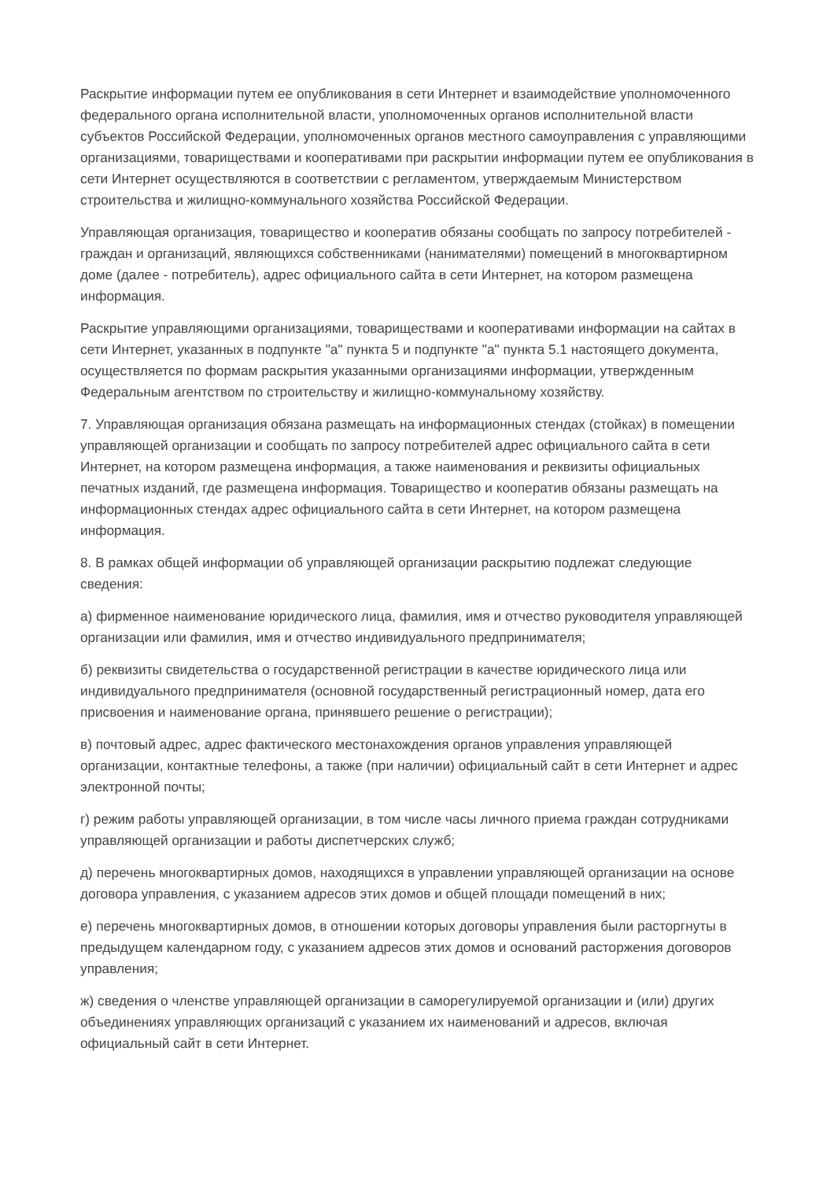Раскрытие информации путем ее опубликования в сети Интернет и взаимодействие уполномоченного федерального органа исполнительной власти, уполномоченных органов исполнительной власти субъектов Российской Федерации, уполномоченных органов местного самоуправления с управляющими организациями, товариществами и кооперативами при раскрытии информации путем ее опубликования в сети Интернет осуществляются в соответствии с регламентом, утверждаемым Министерством строительства и жилищно-коммунального хозяйства Российской Федерации.
Управляющая организация, товарищество и кооператив обязаны сообщать по запросу потребителей - граждан и организаций, являющихся собственниками (нанимателями) помещений в многоквартирном доме (далее - потребитель), адрес официального сайта в сети Интернет, на котором размещена информация.
Раскрытие управляющими организациями, товариществами и кооперативами информации на сайтах в сети Интернет, указанных в подпункте "а" пункта 5 и подпункте "а" пункта 5.1 настоящего документа, осуществляется по формам раскрытия указанными организациями информации, утвержденным Федеральным агентством по строительству и жилищно-коммунальному хозяйству.
7. Управляющая организация обязана размещать на информационных стендах (стойках) в помещении управляющей организации и сообщать по запросу потребителей адрес официального сайта в сети Интернет, на котором размещена информация, а также наименования и реквизиты официальных печатных изданий, где размещена информация. Товарищество и кооператив обязаны размещать на информационных стендах адрес официального сайта в сети Интернет, на котором размещена информация.
8. В рамках общей информации об управляющей организации раскрытию подлежат следующие сведения:
а) фирменное наименование юридического лица, фамилия, имя и отчество руководителя управляющей организации или фамилия, имя и отчество индивидуального предпринимателя;
б) реквизиты свидетельства о государственной регистрации в качестве юридического лица или индивидуального предпринимателя (основной государственный регистрационный номер, дата его присвоения и наименование органа, принявшего решение о регистрации);
в) почтовый адрес, адрес фактического местонахождения органов управления управляющей организации, контактные телефоны, а также (при наличии) официальный сайт в сети Интернет и адрес электронной почты;
г) режим работы управляющей организации, в том числе часы личного приема граждан сотрудниками управляющей организации и работы диспетчерских служб;
д) перечень многоквартирных домов, находящихся в управлении управляющей организации на основе договора управления, с указанием адресов этих домов и общей площади помещений в них;
е) перечень многоквартирных домов, в отношении которых договоры управления были расторгнуты в предыдущем календарном году, с указанием адресов этих домов и оснований расторжения договоров управления;
ж) сведения о членстве управляющей организации в саморегулируемой организации и (или) других объединениях управляющих организаций с указанием их наименований и адресов, включая официальный сайт в сети Интернет.